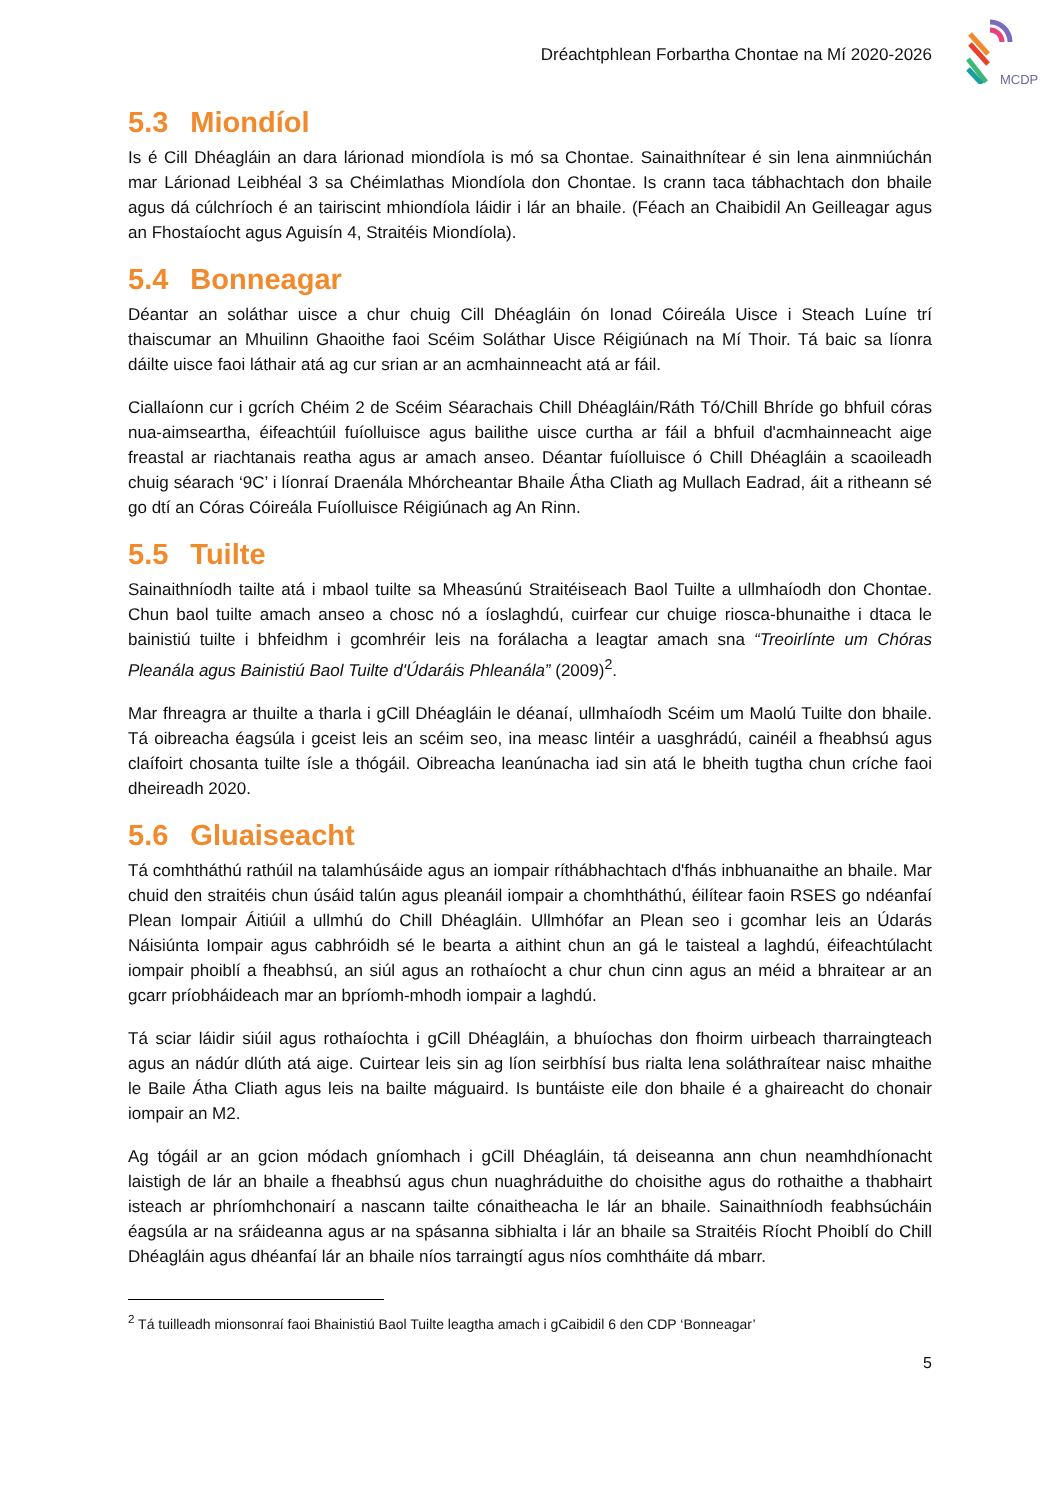Dréachtphlean Forbartha Chontae na Mí 2020-2026
MCDP
5.3 Miondíol
Is é Cill Dhéagláin an dara lárionad miondíola is mó sa Chontae. Sainaithnítear é sin lena ainmniúchán mar Lárionad Leibhéal 3 sa Chéimlathas Miondíola don Chontae. Is crann taca tábhachtach don bhaile agus dá cúlchríoch é an tairiscint mhiondíola láidir i lár an bhaile. (Féach an Chaibidil An Geilleagar agus an Fhostaíocht agus Aguisín 4, Straitéis Miondíola).
5.4 Bonneagar
Déantar an soláthar uisce a chur chuig Cill Dhéagláin ón Ionad Cóireála Uisce i Steach Luíne trí thaiscumar an Mhuilinn Ghaoithe faoi Scéim Soláthar Uisce Réigiúnach na Mí Thoir. Tá baic sa líonra dáilte uisce faoi láthair atá ag cur srian ar an acmhainneacht atá ar fáil.
Ciallaíonn cur i gcrích Chéim 2 de Scéim Séarachais Chill Dhéagláin/Ráth Tó/Chill Bhríde go bhfuil córas nua-aimseartha, éifeachtúil fuíolluisce agus bailithe uisce curtha ar fáil a bhfuil d'acmhainneacht aige freastal ar riachtanais reatha agus ar amach anseo. Déantar fuíolluisce ó Chill Dhéagláin a scaoileadh chuig séarach ‘9C’ i líonraí Draenála Mhórcheantar Bhaile Átha Cliath ag Mullach Eadrad, áit a ritheann sé go dtí an Córas Cóireála Fuíolluisce Réigiúnach ag An Rinn.
5.5 Tuilte
Sainaithníodh tailte atá i mbaol tuilte sa Mheasúnú Straitéiseach Baol Tuilte a ullmhaíodh don Chontae. Chun baol tuilte amach anseo a chosc nó a íoslaghdú, cuirfear cur chuige riosca-bhunaithe i dtaca le bainistiú tuilte i bhfeidhm i gcomhréir leis na forálacha a leagtar amach sna “Treoirlínte um Chóras Pleanála agus Bainistiú Baol Tuilte d'Údaráis Phleanála” (2009)<sup>2</sup>.
Mar fhreagra ar thuilte a tharla i gCill Dhéagláin le déanaí, ullmhaíodh Scéim um Maolú Tuilte don bhaile. Tá oibreacha éagsúla i gceist leis an scéim seo, ina measc lintéir a uasghrádú, cainéil a fheabhsú agus claífoirt chosanta tuilte ísle a thógáil. Oibreacha leanúnacha iad sin atá le bheith tugtha chun críche faoi dheireadh 2020.
5.6 Gluaiseacht
Tá comhtháthú rathúil na talamhúsáide agus an iompair ríthábhachtach d'fhás inbhuanaithe an bhaile. Mar chuid den straitéis chun úsáid talún agus pleanáil iompair a chomhtháthú, éilítear faoin RSES go ndéanfaí Plean Iompair Áitiúil a ullmhú do Chill Dhéagláin. Ullmhófar an Plean seo i gcomhar leis an Údarás Náisiúnta Iompair agus cabhróidh sé le bearta a aithint chun an gá le taisteal a laghdú, éifeachtúlacht iompair phoiblí a fheabhsú, an siúl agus an rothaíocht a chur chun cinn agus an méid a bhraitear ar an gcarr príobháideach mar an bpríomh-mhodh iompair a laghdú.
Tá sciar láidir siúil agus rothaíochta i gCill Dhéagláin, a bhuíochas don fhoirm uirbeach tharraingteach agus an nádúr dlúth atá aige. Cuirtear leis sin ag líon seirbhísí bus rialta lena soláthraítear naisc mhaithe le Baile Átha Cliath agus leis na bailte máguaird. Is buntáiste eile don bhaile é a ghaireacht do chonair iompair an M2.
Ag tógáil ar an gcion módach gníomhach i gCill Dhéagláin, tá deiseanna ann chun neamhdhíonacht laistigh de lár an bhaile a fheabhsú agus chun nuaghráduithe do choisithe agus do rothaithe a thabhairt isteach ar phríomhchonairí a nascann tailte cónaitheacha le lár an bhaile. Sainaithníodh feabhsúcháin éagsúla ar na sráideanna agus ar na spásanna sibhialta i lár an bhaile sa Straitéis Ríocht Phoiblí do Chill Dhéagláin agus dhéanfaí lár an bhaile níos tarraingtí agus níos comhtháite dá mbarr.
<sup>2</sup> Tá tuilleadh mionsonraí faoi Bhainistiú Baol Tuilte leagtha amach i gCaibidil 6 den CDP ‘Bonneagar’
5